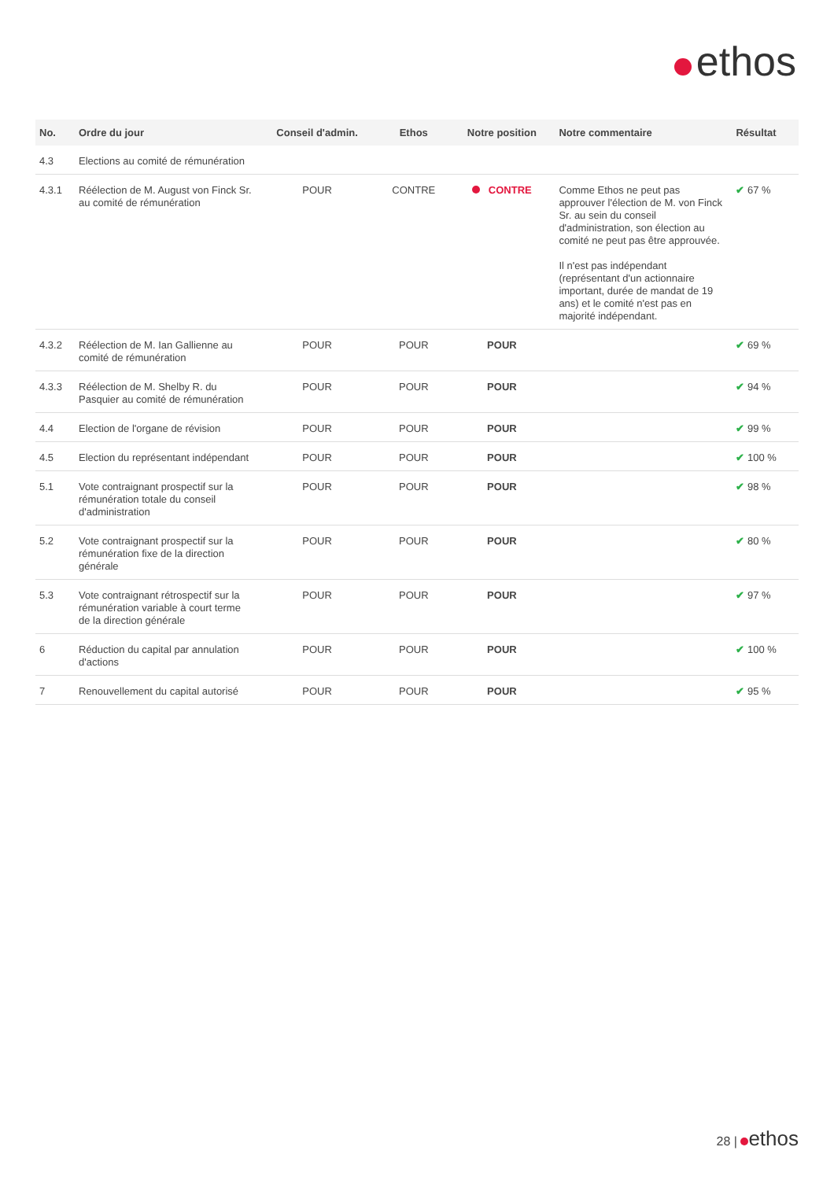ethos
| No. | Ordre du jour | Conseil d'admin. | Ethos | Notre position | Notre commentaire | Résultat |
| --- | --- | --- | --- | --- | --- | --- |
| 4.3 | Elections au comité de rémunération | | | | | |
| 4.3.1 | Réélection de M. August von Finck Sr. au comité de rémunération | POUR | CONTRE | CONTRE | Comme Ethos ne peut pas approuver l'élection de M. von Finck Sr. au sein du conseil d'administration, son élection au comité ne peut pas être approuvée. Il n'est pas indépendant (représentant d'un actionnaire important, durée de mandat de 19 ans) et le comité n'est pas en majorité indépendant. | ✔ 67 % |
| 4.3.2 | Réélection de M. Ian Gallienne au comité de rémunération | POUR | POUR | POUR | | ✔ 69 % |
| 4.3.3 | Réélection de M. Shelby R. du Pasquier au comité de rémunération | POUR | POUR | POUR | | ✔ 94 % |
| 4.4 | Election de l'organe de révision | POUR | POUR | POUR | | ✔ 99 % |
| 4.5 | Election du représentant indépendant | POUR | POUR | POUR | | ✔ 100 % |
| 5.1 | Vote contraignant prospectif sur la rémunération totale du conseil d'administration | POUR | POUR | POUR | | ✔ 98 % |
| 5.2 | Vote contraignant prospectif sur la rémunération fixe de la direction générale | POUR | POUR | POUR | | ✔ 80 % |
| 5.3 | Vote contraignant rétrospectif sur la rémunération variable à court terme de la direction générale | POUR | POUR | POUR | | ✔ 97 % |
| 6 | Réduction du capital par annulation d'actions | POUR | POUR | POUR | | ✔ 100 % |
| 7 | Renouvellement du capital autorisé | POUR | POUR | POUR | | ✔ 95 % |
28 | ethos